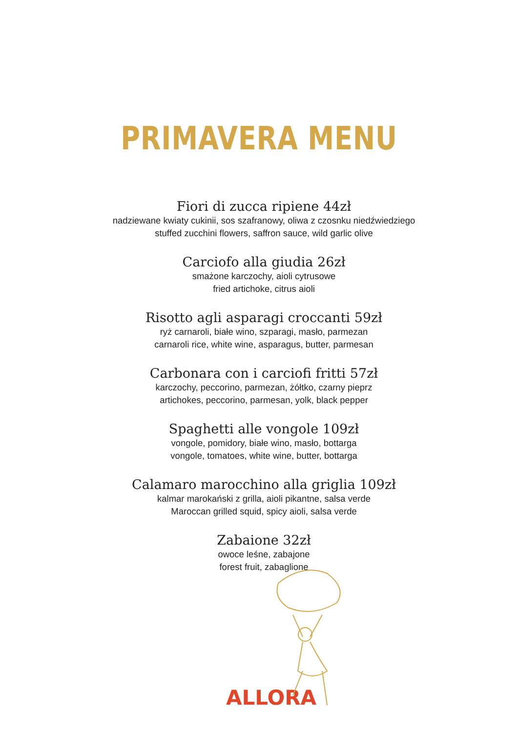PRIMAVERA MENU
Fiori di zucca ripiene 44zł
nadziewane kwiaty cukinii, sos szafranowy, oliwa z czosnku niedźwiedziego
stuffed zucchini flowers, saffron sauce, wild garlic olive
Carciofo alla giudia 26zł
smażone karczochy, aioli cytrusowe
fried artichoke, citrus aioli
Risotto agli asparagi croccanti 59zł
ryż carnaroli, białe wino, szparagi, masło, parmezan
carnaroli rice, white wine, asparagus, butter, parmesan
Carbonara con i carciofi fritti 57zł
karczochy, peccorino, parmezan, żółtko, czarny pieprz
artichokes, peccorino, parmesan, yolk, black pepper
Spaghetti alle vongole 109zł
vongole, pomidory, białe wino, masło, bottarga
vongole, tomatoes, white wine, butter, bottarga
Calamaro marocchino alla griglia 109zł
kalmar marokański z grilla, aioli pikantne, salsa verde
Maroccan grilled squid, spicy aioli, salsa verde
Zabaione 32zł
owoce leśne, zabajone
forest fruit, zabaglione
ALLORA